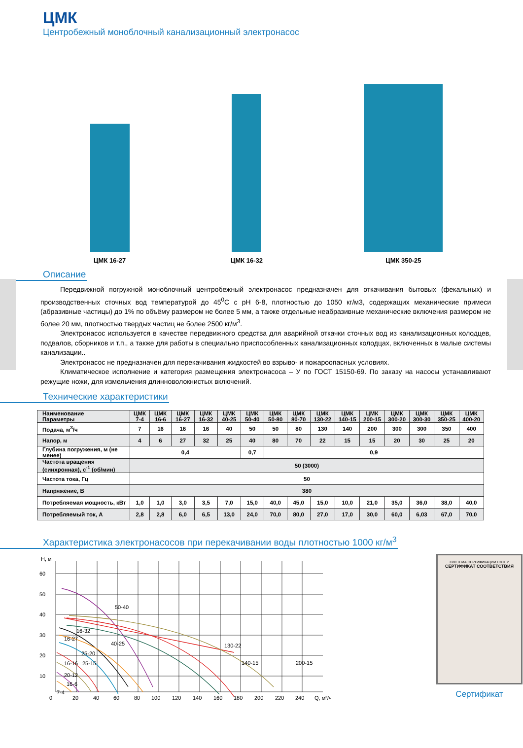ЦМК
Центробежный моноблочный канализационный электронасос
ЦМК 16-27
ЦМК 16-32
ЦМК 350-25
Описание
Передвижной погружной моноблочный центробежный электронасос предназначен для откачивания бытовых (фекальных) и производственных сточных вод температурой до 45<sup>0</sup>С с рН 6-8, плотностью до 1050 кг/м3, содержащих механические примеси (абразивные частицы) до 1% по объёму размером не более 5 мм, а также отдельные неабразивные механические включения размером не более 20 мм, плотностью твердых частиц не более 2500 кг/м<sup>3</sup>.
Электронасос используется в качестве передвижного средства для аварийной откачки сточных вод из канализационных колодцев, подвалов, сборников и т.п., а также для работы в специально приспособленных канализационных колодцах, включенных в малые системы канализации..
Электронасос не предназначен для перекачивания жидкостей во взрыво- и пожароопасных условиях.
Климатическое исполнение и категория размещения электронасоса – У по ГОСТ 15150-69. По заказу на насосы устанавливают режущие ножи, для измельчения длинноволокнистых включений.
Технические характеристики
| Наименование Параметры | ЦМК 7-4 | ЦМК 16-6 | ЦМК 16-27 | ЦМК 16-32 | ЦМК 40-25 | ЦМК 50-40 | ЦМК 50-80 | ЦМК 80-70 | ЦМК 130-22 | ЦМК 140-15 | ЦМК 200-15 | ЦМК 300-20 | ЦМК 300-30 | ЦМК 350-25 | ЦМК 400-20 |
| --- | --- | --- | --- | --- | --- | --- | --- | --- | --- | --- | --- | --- | --- | --- | --- |
| Подача, м<sup>3</sup>/ч | 7 | 16 | 16 | 16 | 40 | 50 | 50 | 80 | 130 | 140 | 200 | 300 | 300 | 350 | 400 |
| Напор, м | 4 | 6 | 27 | 32 | 25 | 40 | 80 | 70 | 22 | 15 | 15 | 20 | 30 | 25 | 20 |
| Глубина погружения, м (не менее) | 0,4 | | | | | 0,7 | 0,9 | | | | | | | | |
| Частота вращения (синхронная), с<sup>-1</sup> (об/мин) | 50 (3000) | | | | | | | | | | | | | | |
| Частота тока, Гц | 50 | | | | | | | | | | | | | | |
| Напряжение, В | 380 | | | | | | | | | | | | | | |
| Потребляемая мощность, кВт | 1,0 | 1,0 | 3,0 | 3,5 | 7,0 | 15,0 | 40,0 | 45,0 | 15,0 | 10,0 | 21,0 | 35,0 | 36,0 | 38,0 | 40,0 |
| Потребляемый ток, А | 2,8 | 2,8 | 6,0 | 6,5 | 13,0 | 24,0 | 70,0 | 80,0 | 27,0 | 17,0 | 30,0 | 60,0 | 6,03 | 67,0 | 70,0 |
Характеристика электронасосов при перекачивании воды плотностью 1000 кг/м<sup>3</sup>
Н, м
60
50
40
30
20
10
0
20
40
60
80
100
120
140
160
180
200
220
240
Q, м³/ч
50-40
16-32
16-27
40-25
25-20
16-16
25-15
20-12
16-6
7-4
130-22
140-15
200-15
СИСТЕМА СЕРТИФИКАЦИИ ГОСТ Р
СЕРТИФИКАТ СООТВЕТСТВИЯ
Сертификат